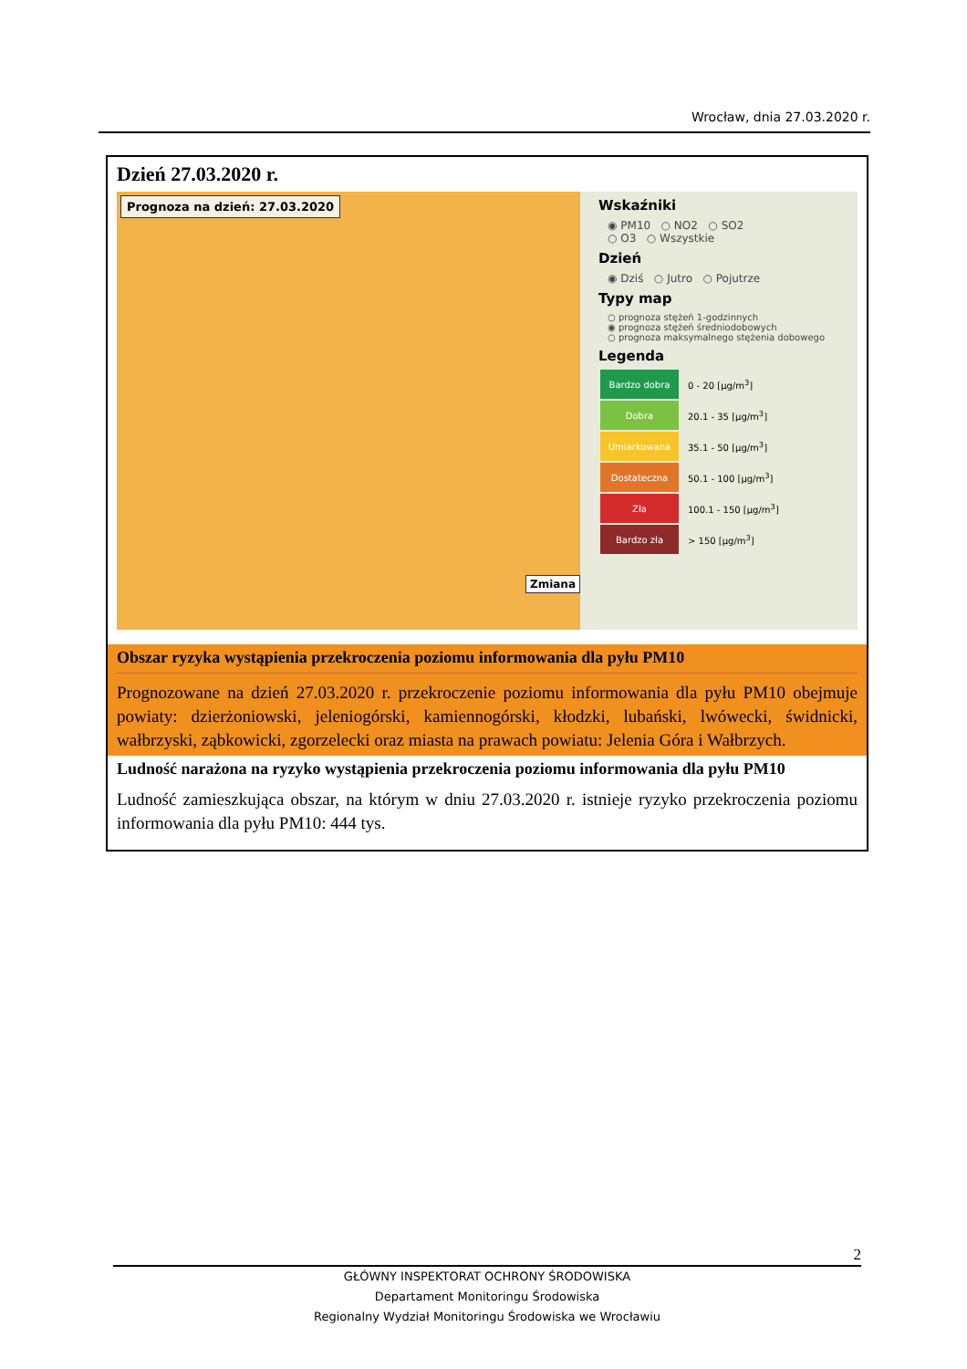Wrocław, dnia 27.03.2020 r.
Dzień 27.03.2020 r.
Prognoza na dzień: 27.03.2020
Zmiana
Wskaźniki
◉ PM10 ○ NO2 ○ SO2
○ O3 ○ Wszystkie
Dzień
◉ Dziś ○ Jutro ○ Pojutrze
Typy map
○ prognoza stężeń 1-godzinnych
◉ prognoza stężeń średniodobowych
○ prognoza maksymalnego stężenia dobowego
Legenda
| Bardzo dobra | 0 - 20 [µg/m<sup>3</sup>] |
| Dobra | 20.1 - 35 [µg/m<sup>3</sup>] |
| Umiarkowana | 35.1 - 50 [µg/m<sup>3</sup>] |
| Dostateczna | 50.1 - 100 [µg/m<sup>3</sup>] |
| Zła | 100.1 - 150 [µg/m<sup>3</sup>] |
| Bardzo zła | > 150 [µg/m<sup>3</sup>] |
Obszar ryzyka wystąpienia przekroczenia poziomu informowania dla pyłu PM10
Prognozowane na dzień 27.03.2020 r. przekroczenie poziomu informowania dla pyłu PM10 obejmuje powiaty: dzierżoniowski, jeleniogórski, kamiennogórski, kłodzki, lubański, lwówecki, świdnicki, wałbrzyski, ząbkowicki, zgorzelecki oraz miasta na prawach powiatu: Jelenia Góra i Wałbrzych.
Ludność narażona na ryzyko wystąpienia przekroczenia poziomu informowania dla pyłu PM10
Ludność zamieszkująca obszar, na którym w dniu 27.03.2020 r. istnieje ryzyko przekroczenia poziomu informowania dla pyłu PM10: 444 tys.
2
GŁÓWNY INSPEKTORAT OCHRONY ŚRODOWISKA
Departament Monitoringu Środowiska
Regionalny Wydział Monitoringu Środowiska we Wrocławiu